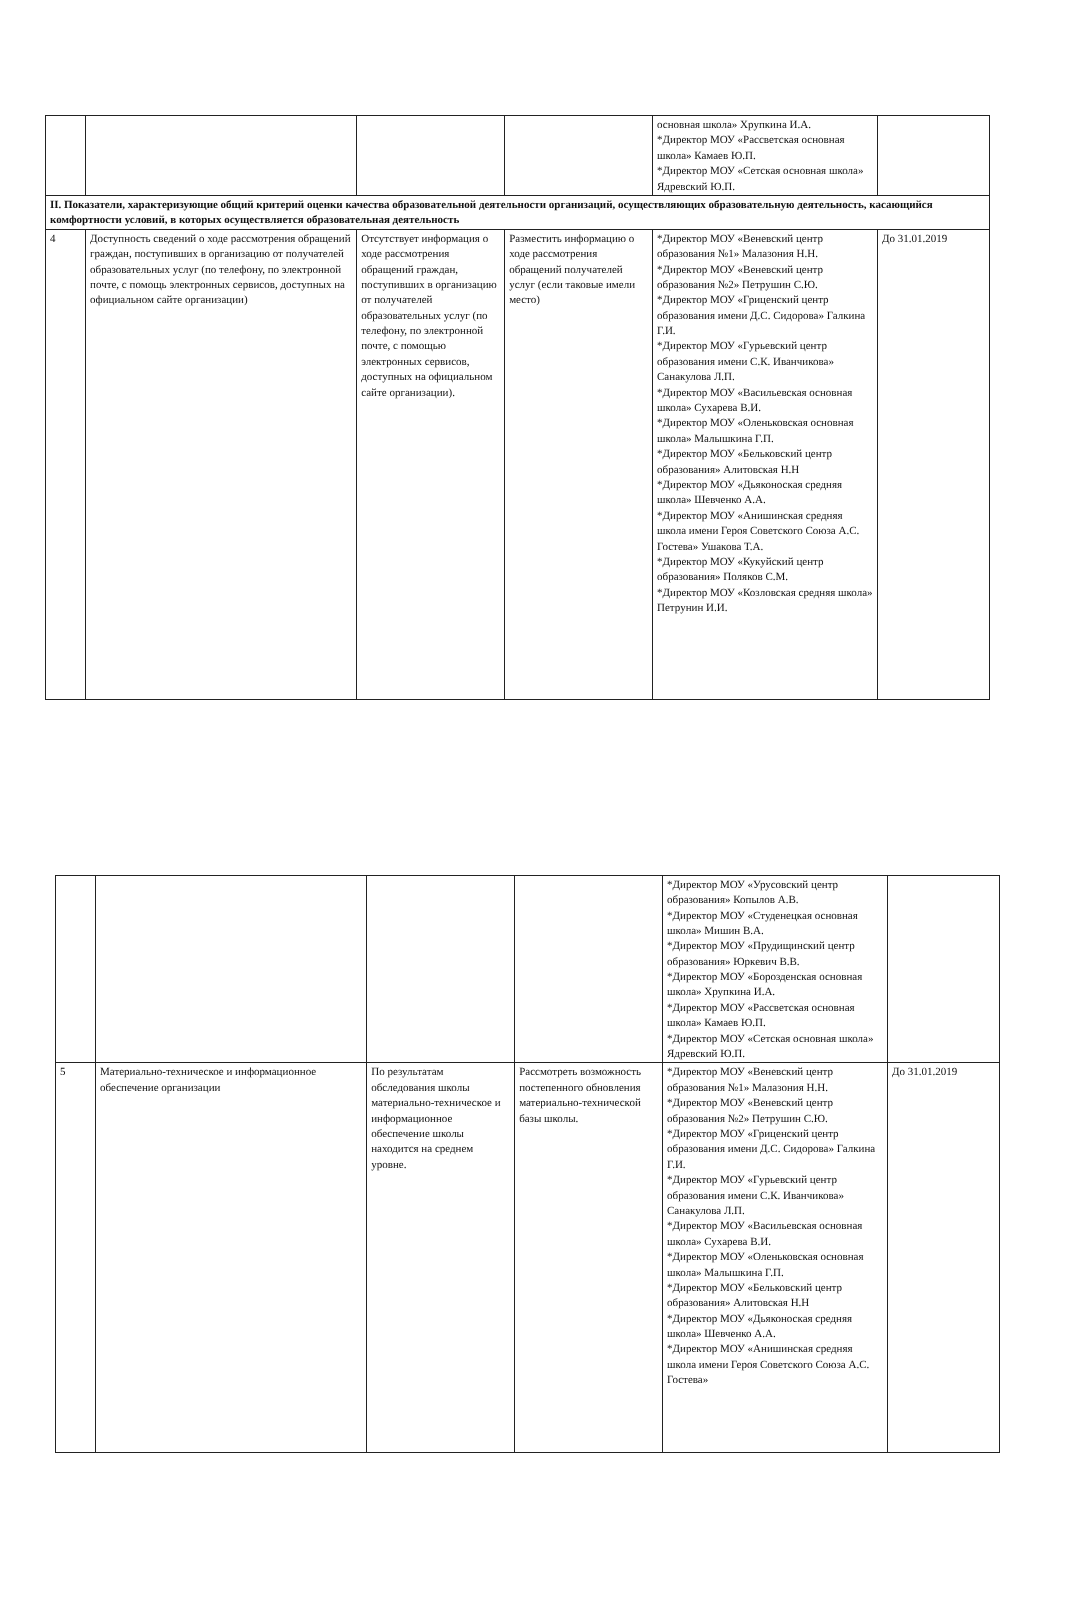| | | | | основная школа» Хрупкина И.А. *Директор МОУ «Рассветская основная школа» Камаев Ю.П. *Директор МОУ «Сетская основная школа» Ядревский Ю.П. | |
| II. Показатели, характеризующие общий критерий оценки качества образовательной деятельности организаций, осуществляющих образовательную деятельность, касающийся комфортности условий, в которых осуществляется образовательная деятельность | | | | | |
| 4 | Доступность сведений о ходе рассмотрения обращений граждан, поступивших в организацию от получателей образовательных услуг (по телефону, по электронной почте, с помощь электронных сервисов, доступных на официальном сайте организации) | Отсутствует информация о ходе рассмотрения обращений граждан, поступивших в организацию от получателей образовательных услуг (по телефону, по электронной почте, с помощью электронных сервисов, доступных на официальном сайте организации). | Разместить информацию о ходе рассмотрения обращений получателей услуг (если таковые имели место) | *Директор МОУ «Веневский центр образования №1» Малазония Н.Н. *Директор МОУ «Веневский центр образования №2» Петрушин С.Ю. *Директор МОУ «Гриценский центр образования имени Д.С. Сидорова» Галкина Г.И. *Директор МОУ «Гурьевский центр образования имени С.К. Иванчикова» Санакулова Л.П. *Директор МОУ «Васильевская основная школа» Сухарева В.И. *Директор МОУ «Оленьковская основная школа» Малышкина Г.П. *Директор МОУ «Бельковский центр образования» Алитовская Н.Н *Директор МОУ «Дьяконоская средняя школа» Шевченко А.А. *Директор МОУ «Анишинская средняя школа имени Героя Советского Союза А.С. Гостева» Ушакова Т.А. *Директор МОУ «Кукуйский центр образования» Поляков С.М. *Директор МОУ «Козловская средняя школа» Петрунин И.И. | До 31.01.2019 |
| | | | | *Директор МОУ «Урусовский центр образования» Копылов А.В. *Директор МОУ «Студенецкая основная школа» Мишин В.А. *Директор МОУ «Прудищинский центр образования» Юркевич В.В. *Директор МОУ «Борозденская основная школа» Хрупкина И.А. *Директор МОУ «Рассветская основная школа» Камаев Ю.П. *Директор МОУ «Сетская основная школа» Ядревский Ю.П. | |
| 5 | Материально-техническое и информационное обеспечение организации | По результатам обследования школы материально-техническое и информационное обеспечение школы находится на среднем уровне. | Рассмотреть возможность постепенного обновления материально-технической базы школы. | *Директор МОУ «Веневский центр образования №1» Малазония Н.Н. *Директор МОУ «Веневский центр образования №2» Петрушин С.Ю. *Директор МОУ «Гриценский центр образования имени Д.С. Сидорова» Галкина Г.И. *Директор МОУ «Гурьевский центр образования имени С.К. Иванчикова» Санакулова Л.П. *Директор МОУ «Васильевская основная школа» Сухарева В.И. *Директор МОУ «Оленьковская основная школа» Малышкина Г.П. *Директор МОУ «Бельковский центр образования» Алитовская Н.Н *Директор МОУ «Дьяконоская средняя школа» Шевченко А.А. *Директор МОУ «Анишинская средняя школа имени Героя Советского Союза А.С. Гостева» | До 31.01.2019 |